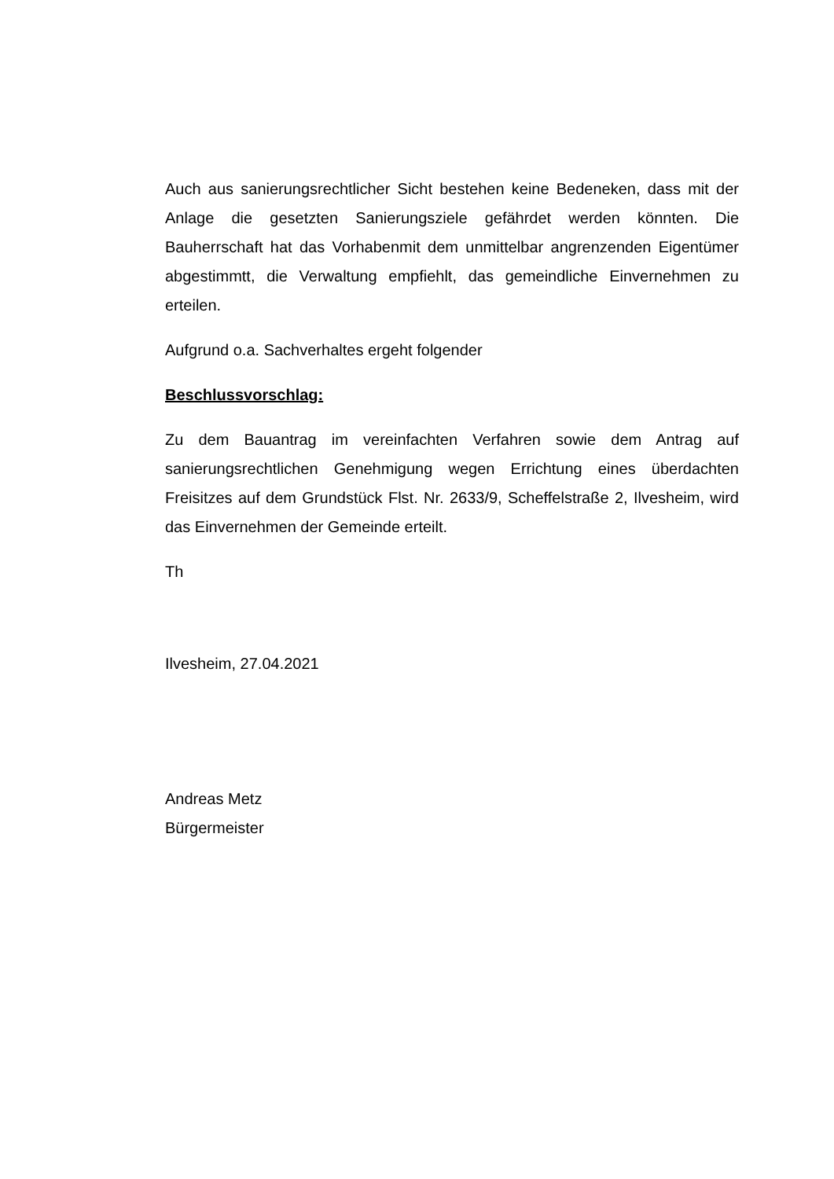Auch aus sanierungsrechtlicher Sicht bestehen keine Bedeneken, dass mit der Anlage die gesetzten Sanierungsziele gefährdet werden könnten. Die Bauherrschaft hat das Vorhabenmit dem unmittelbar angrenzenden Eigentümer abgestimmtt, die Verwaltung empfiehlt, das gemeindliche Einvernehmen zu erteilen.
Aufgrund o.a. Sachverhaltes ergeht folgender
Beschlussvorschlag:
Zu dem Bauantrag im vereinfachten Verfahren sowie dem Antrag auf sanierungsrechtlichen Genehmigung wegen Errichtung eines überdachten Freisitzes auf dem Grundstück Flst. Nr. 2633/9, Scheffelstraße 2, Ilvesheim, wird das Einvernehmen der Gemeinde erteilt.
Th
Ilvesheim, 27.04.2021
Andreas Metz
Bürgermeister